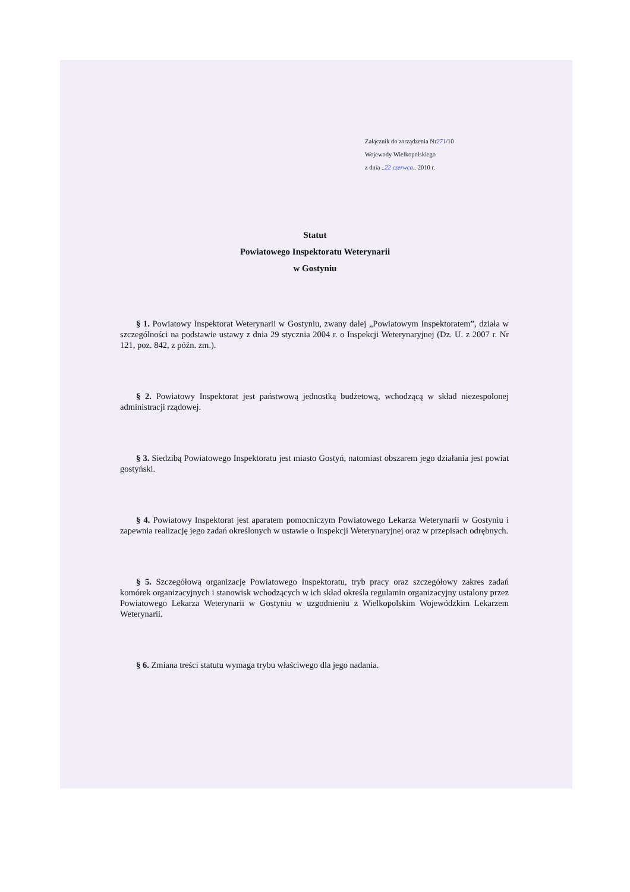Załącznik do zarządzenia Nr271/10
Wojewody Wielkopolskiego
z dnia ..22 czerwca.. 2010 r.
Statut
Powiatowego Inspektoratu Weterynarii
w Gostyniu
§ 1. Powiatowy Inspektorat Weterynarii w Gostyniu, zwany dalej „Powiatowym Inspektoratem”, działa w szczególności na podstawie ustawy z dnia 29 stycznia 2004 r. o Inspekcji Weterynaryjnej (Dz. U. z 2007 r. Nr 121, poz. 842, z późn. zm.).
§ 2. Powiatowy Inspektorat jest państwową jednostką budżetową, wchodzącą w skład niezespolonej administracji rządowej.
§ 3. Siedzibą Powiatowego Inspektoratu jest miasto Gostyń, natomiast obszarem jego działania jest powiat gostyński.
§ 4. Powiatowy Inspektorat jest aparatem pomocniczym Powiatowego Lekarza Weterynarii w Gostyniu i zapewnia realizację jego zadań określonych w ustawie o Inspekcji Weterynaryjnej oraz w przepisach odrębnych.
§ 5. Szczegółową organizację Powiatowego Inspektoratu, tryb pracy oraz szczegółowy zakres zadań komórek organizacyjnych i stanowisk wchodzących w ich skład określa regulamin organizacyjny ustalony przez Powiatowego Lekarza Weterynarii w Gostyniu w uzgodnieniu z Wielkopolskim Wojewódzkim Lekarzem Weterynarii.
§ 6. Zmiana treści statutu wymaga trybu właściwego dla jego nadania.